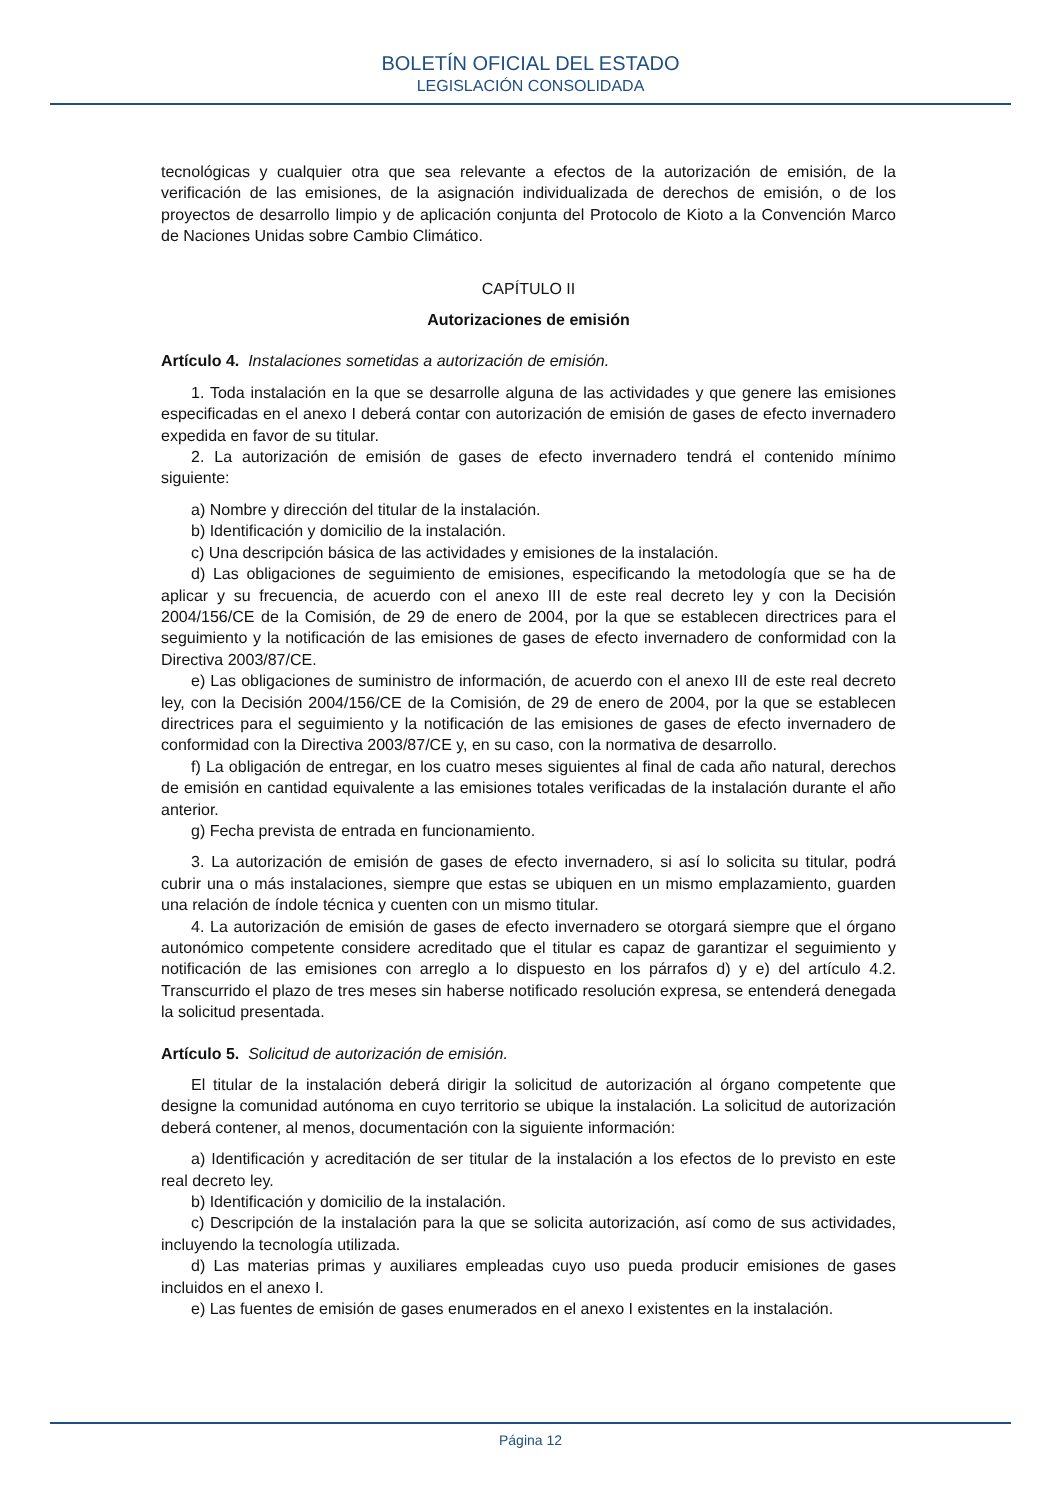BOLETÍN OFICIAL DEL ESTADO
LEGISLACIÓN CONSOLIDADA
tecnológicas y cualquier otra que sea relevante a efectos de la autorización de emisión, de la verificación de las emisiones, de la asignación individualizada de derechos de emisión, o de los proyectos de desarrollo limpio y de aplicación conjunta del Protocolo de Kioto a la Convención Marco de Naciones Unidas sobre Cambio Climático.
CAPÍTULO II
Autorizaciones de emisión
Artículo 4. Instalaciones sometidas a autorización de emisión.
1. Toda instalación en la que se desarrolle alguna de las actividades y que genere las emisiones especificadas en el anexo I deberá contar con autorización de emisión de gases de efecto invernadero expedida en favor de su titular.
2. La autorización de emisión de gases de efecto invernadero tendrá el contenido mínimo siguiente:
a) Nombre y dirección del titular de la instalación.
b) Identificación y domicilio de la instalación.
c) Una descripción básica de las actividades y emisiones de la instalación.
d) Las obligaciones de seguimiento de emisiones, especificando la metodología que se ha de aplicar y su frecuencia, de acuerdo con el anexo III de este real decreto ley y con la Decisión 2004/156/CE de la Comisión, de 29 de enero de 2004, por la que se establecen directrices para el seguimiento y la notificación de las emisiones de gases de efecto invernadero de conformidad con la Directiva 2003/87/CE.
e) Las obligaciones de suministro de información, de acuerdo con el anexo III de este real decreto ley, con la Decisión 2004/156/CE de la Comisión, de 29 de enero de 2004, por la que se establecen directrices para el seguimiento y la notificación de las emisiones de gases de efecto invernadero de conformidad con la Directiva 2003/87/CE y, en su caso, con la normativa de desarrollo.
f) La obligación de entregar, en los cuatro meses siguientes al final de cada año natural, derechos de emisión en cantidad equivalente a las emisiones totales verificadas de la instalación durante el año anterior.
g) Fecha prevista de entrada en funcionamiento.
3. La autorización de emisión de gases de efecto invernadero, si así lo solicita su titular, podrá cubrir una o más instalaciones, siempre que estas se ubiquen en un mismo emplazamiento, guarden una relación de índole técnica y cuenten con un mismo titular.
4. La autorización de emisión de gases de efecto invernadero se otorgará siempre que el órgano autonómico competente considere acreditado que el titular es capaz de garantizar el seguimiento y notificación de las emisiones con arreglo a lo dispuesto en los párrafos d) y e) del artículo 4.2. Transcurrido el plazo de tres meses sin haberse notificado resolución expresa, se entenderá denegada la solicitud presentada.
Artículo 5. Solicitud de autorización de emisión.
El titular de la instalación deberá dirigir la solicitud de autorización al órgano competente que designe la comunidad autónoma en cuyo territorio se ubique la instalación. La solicitud de autorización deberá contener, al menos, documentación con la siguiente información:
a) Identificación y acreditación de ser titular de la instalación a los efectos de lo previsto en este real decreto ley.
b) Identificación y domicilio de la instalación.
c) Descripción de la instalación para la que se solicita autorización, así como de sus actividades, incluyendo la tecnología utilizada.
d) Las materias primas y auxiliares empleadas cuyo uso pueda producir emisiones de gases incluidos en el anexo I.
e) Las fuentes de emisión de gases enumerados en el anexo I existentes en la instalación.
Página 12